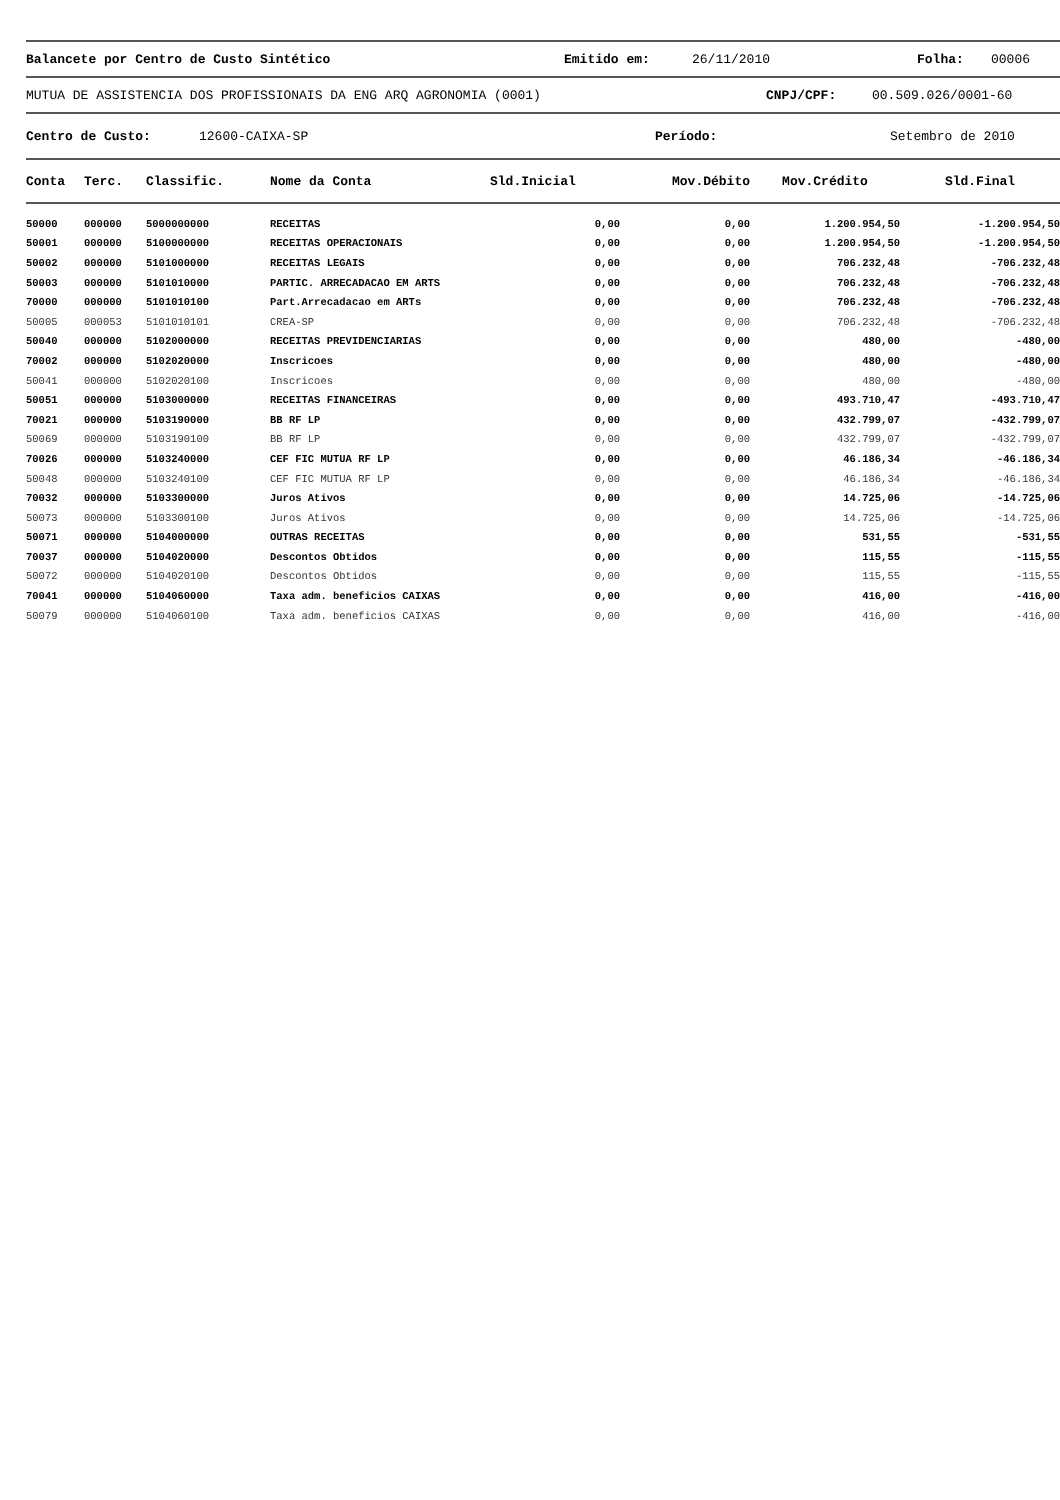Balancete por Centro de Custo Sintético Emitido em: 26/11/2010 Folha: 00006
MUTUA DE ASSISTENCIA DOS PROFISSIONAIS DA ENG ARQ AGRONOMIA (0001) CNPJ/CPF: 00.509.026/0001-60
Centro de Custo: 12600-CAIXA-SP Período: Setembro de 2010
| Conta | Terc. | Classific. | Nome da Conta | Sld.Inicial | Mov.Débito | Mov.Crédito | Sld.Final |
| --- | --- | --- | --- | --- | --- | --- | --- |
| 50000 | 000000 | 5000000000 | RECEITAS | 0,00 | 0,00 | 1.200.954,50 | -1.200.954,50 |
| 50001 | 000000 | 5100000000 | RECEITAS OPERACIONAIS | 0,00 | 0,00 | 1.200.954,50 | -1.200.954,50 |
| 50002 | 000000 | 5101000000 | RECEITAS LEGAIS | 0,00 | 0,00 | 706.232,48 | -706.232,48 |
| 50003 | 000000 | 5101010000 | PARTIC. ARRECADACAO EM ARTS | 0,00 | 0,00 | 706.232,48 | -706.232,48 |
| 70000 | 000000 | 5101010100 | Part.Arrecadacao em ARTs | 0,00 | 0,00 | 706.232,48 | -706.232,48 |
| 50005 | 000053 | 5101010101 | CREA-SP | 0,00 | 0,00 | 706.232,48 | -706.232,48 |
| 50040 | 000000 | 5102000000 | RECEITAS PREVIDENCIARIAS | 0,00 | 0,00 | 480,00 | -480,00 |
| 70002 | 000000 | 5102020000 | Inscricoes | 0,00 | 0,00 | 480,00 | -480,00 |
| 50041 | 000000 | 5102020100 | Inscricoes | 0,00 | 0,00 | 480,00 | -480,00 |
| 50051 | 000000 | 5103000000 | RECEITAS FINANCEIRAS | 0,00 | 0,00 | 493.710,47 | -493.710,47 |
| 70021 | 000000 | 5103190000 | BB RF LP | 0,00 | 0,00 | 432.799,07 | -432.799,07 |
| 50069 | 000000 | 5103190100 | BB RF LP | 0,00 | 0,00 | 432.799,07 | -432.799,07 |
| 70026 | 000000 | 5103240000 | CEF FIC MUTUA RF LP | 0,00 | 0,00 | 46.186,34 | -46.186,34 |
| 50048 | 000000 | 5103240100 | CEF FIC MUTUA RF LP | 0,00 | 0,00 | 46.186,34 | -46.186,34 |
| 70032 | 000000 | 5103300000 | Juros Ativos | 0,00 | 0,00 | 14.725,06 | -14.725,06 |
| 50073 | 000000 | 5103300100 | Juros Ativos | 0,00 | 0,00 | 14.725,06 | -14.725,06 |
| 50071 | 000000 | 5104000000 | OUTRAS RECEITAS | 0,00 | 0,00 | 531,55 | -531,55 |
| 70037 | 000000 | 5104020000 | Descontos Obtidos | 0,00 | 0,00 | 115,55 | -115,55 |
| 50072 | 000000 | 5104020100 | Descontos Obtidos | 0,00 | 0,00 | 115,55 | -115,55 |
| 70041 | 000000 | 5104060000 | Taxa adm. beneficios CAIXAS | 0,00 | 0,00 | 416,00 | -416,00 |
| 50079 | 000000 | 5104060100 | Taxa adm. beneficios CAIXAS | 0,00 | 0,00 | 416,00 | -416,00 |